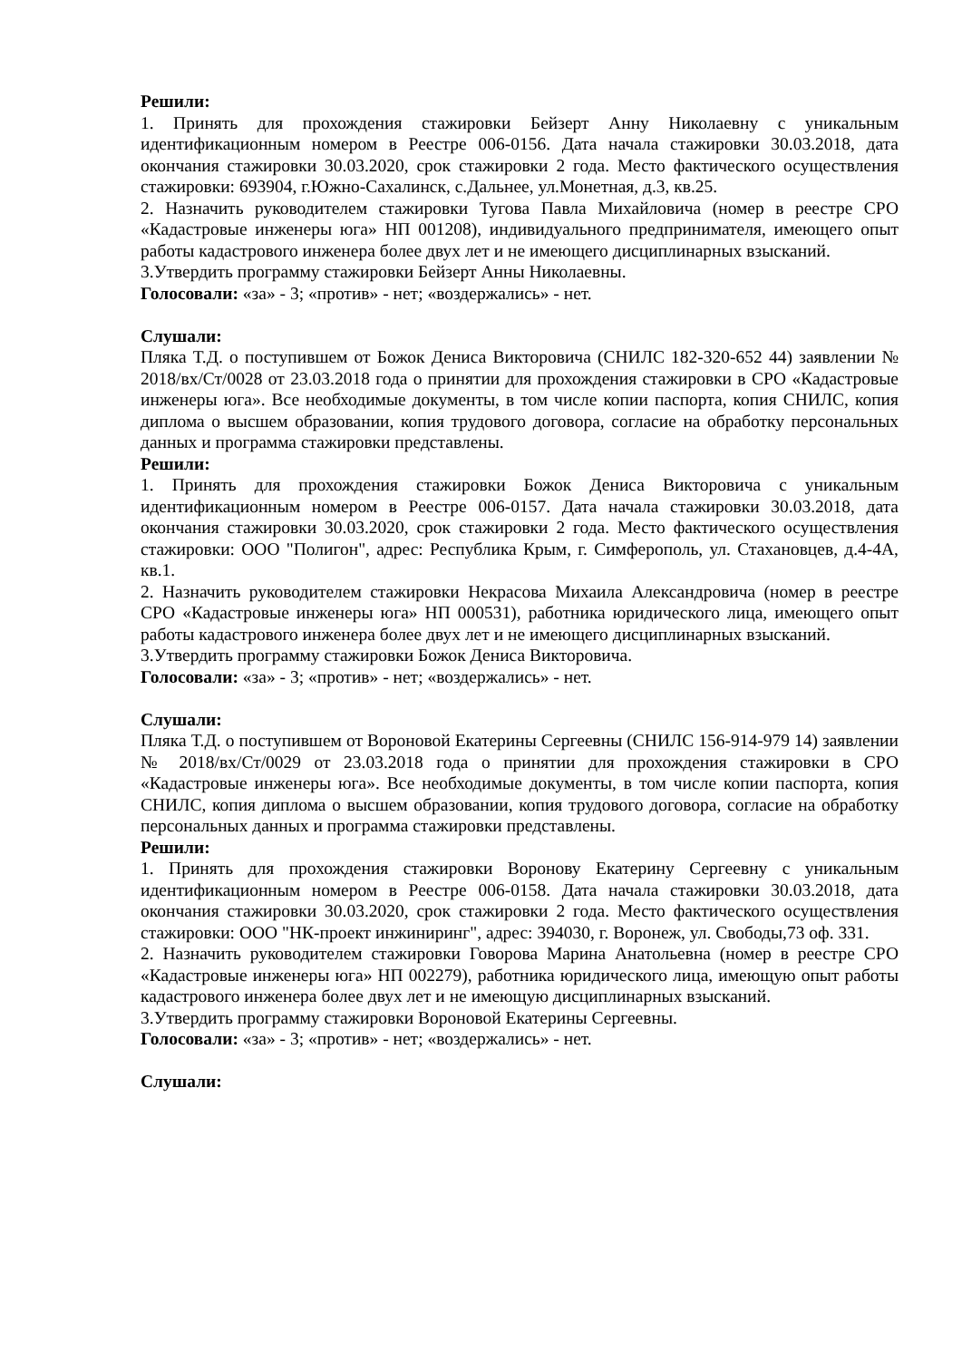Решили:
1. Принять для прохождения стажировки Бейзерт Анну Николаевну с уникальным идентификационным номером в Реестре 006-0156. Дата начала стажировки 30.03.2018, дата окончания стажировки 30.03.2020, срок стажировки 2 года. Место фактического осуществления стажировки: 693904, г.Южно-Сахалинск, с.Дальнее, ул.Монетная, д.3, кв.25.
2. Назначить руководителем стажировки Тугова Павла Михайловича (номер в реестре СРО «Кадастровые инженеры юга» НП 001208), индивидуального предпринимателя, имеющего опыт работы кадастрового инженера более двух лет и не имеющего дисциплинарных взысканий.
3.Утвердить программу стажировки Бейзерт Анны Николаевны.
Голосовали: «за» - 3; «против» - нет; «воздержались» - нет.
Слушали:
Пляка Т.Д. о поступившем от Божок Дениса Викторовича (СНИЛС 182-320-652 44) заявлении № 2018/вх/Ст/0028 от 23.03.2018 года о принятии для прохождения стажировки в СРО «Кадастровые инженеры юга». Все необходимые документы, в том числе копии паспорта, копия СНИЛС, копия диплома о высшем образовании, копия трудового договора, согласие на обработку персональных данных и программа стажировки представлены.
Решили:
1. Принять для прохождения стажировки Божок Дениса Викторовича с уникальным идентификационным номером в Реестре 006-0157. Дата начала стажировки 30.03.2018, дата окончания стажировки 30.03.2020, срок стажировки 2 года. Место фактического осуществления стажировки: ООО "Полигон", адрес: Республика Крым, г. Симферополь, ул. Стахановцев, д.4-4А, кв.1.
2. Назначить руководителем стажировки Некрасова Михаила Александровича (номер в реестре СРО «Кадастровые инженеры юга» НП 000531), работника юридического лица, имеющего опыт работы кадастрового инженера более двух лет и не имеющего дисциплинарных взысканий.
3.Утвердить программу стажировки Божок Дениса Викторовича.
Голосовали: «за» - 3; «против» - нет; «воздержались» - нет.
Слушали:
Пляка Т.Д. о поступившем от Вороновой Екатерины Сергеевны (СНИЛС 156-914-979 14) заявлении № 2018/вх/Ст/0029 от 23.03.2018 года о принятии для прохождения стажировки в СРО «Кадастровые инженеры юга». Все необходимые документы, в том числе копии паспорта, копия СНИЛС, копия диплома о высшем образовании, копия трудового договора, согласие на обработку персональных данных и программа стажировки представлены.
Решили:
1. Принять для прохождения стажировки Воронову Екатерину Сергеевну с уникальным идентификационным номером в Реестре 006-0158. Дата начала стажировки 30.03.2018, дата окончания стажировки 30.03.2020, срок стажировки 2 года. Место фактического осуществления стажировки: ООО "НК-проект инжиниринг", адрес: 394030, г. Воронеж, ул. Свободы,73 оф. 331.
2. Назначить руководителем стажировки Говорова Марина Анатольевна (номер в реестре СРО «Кадастровые инженеры юга» НП 002279), работника юридического лица, имеющую опыт работы кадастрового инженера более двух лет и не имеющую дисциплинарных взысканий.
3.Утвердить программу стажировки Вороновой Екатерины Сергеевны.
Голосовали: «за» - 3; «против» - нет; «воздержались» - нет.
Слушали: